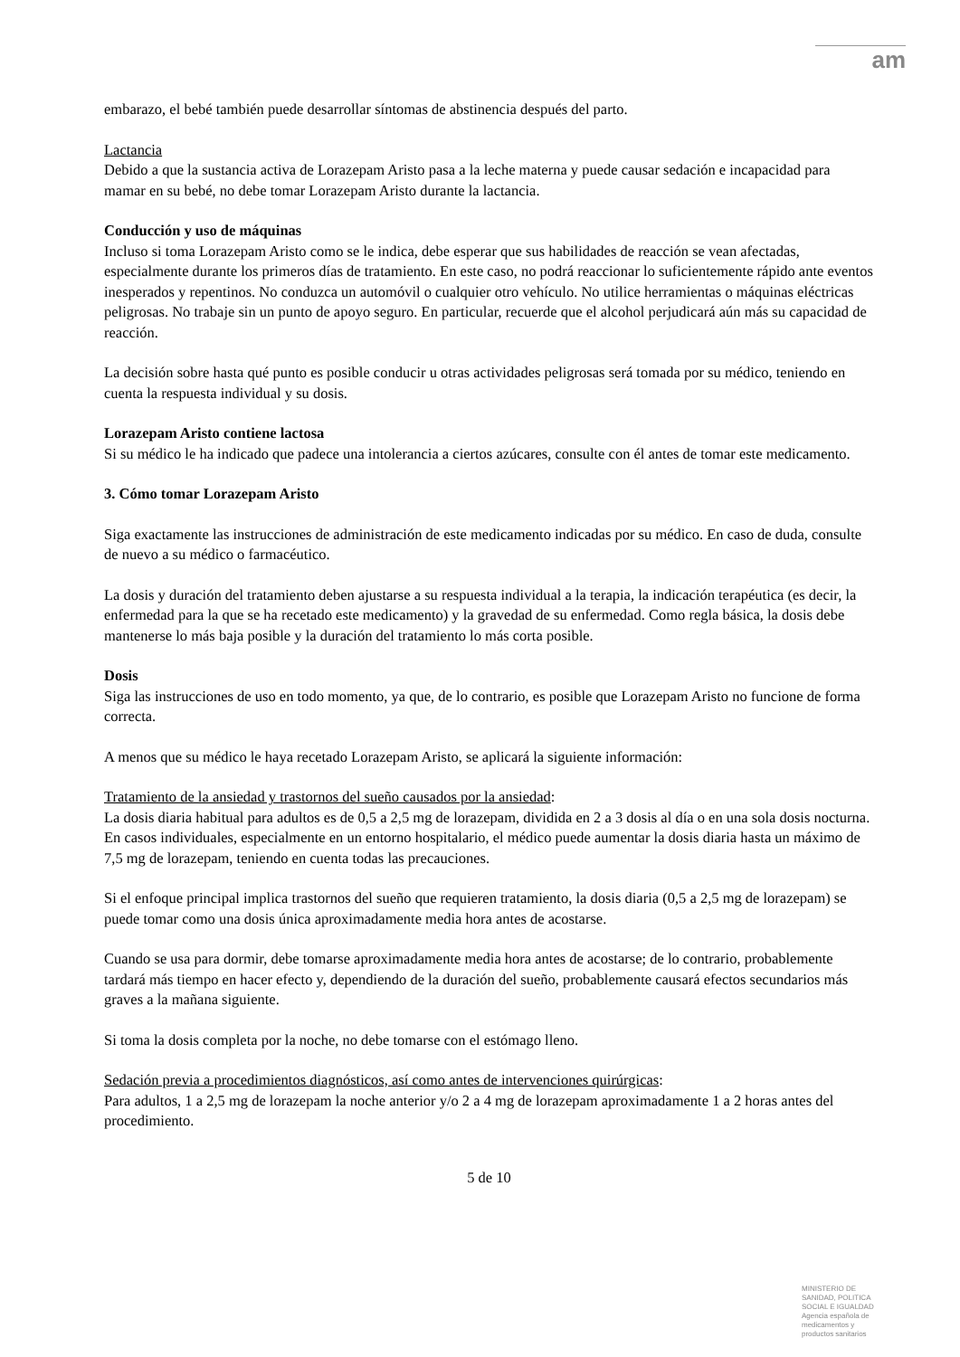am
embarazo, el bebé también puede desarrollar síntomas de abstinencia después del parto.
Lactancia
Debido a que la sustancia activa de Lorazepam Aristo pasa a la leche materna y puede causar sedación e incapacidad para mamar en su bebé, no debe tomar Lorazepam Aristo durante la lactancia.
Conducción y uso de máquinas
Incluso si toma Lorazepam Aristo como se le indica, debe esperar que sus habilidades de reacción se vean afectadas, especialmente durante los primeros días de tratamiento. En este caso, no podrá reaccionar lo suficientemente rápido ante eventos inesperados y repentinos. No conduzca un automóvil o cualquier otro vehículo. No utilice herramientas o máquinas eléctricas peligrosas. No trabaje sin un punto de apoyo seguro. En particular, recuerde que el alcohol perjudicará aún más su capacidad de reacción.
La decisión sobre hasta qué punto es posible conducir u otras actividades peligrosas será tomada por su médico, teniendo en cuenta la respuesta individual y su dosis.
Lorazepam Aristo contiene lactosa
Si su médico le ha indicado que padece una intolerancia a ciertos azúcares, consulte con él antes de tomar este medicamento.
3. Cómo tomar Lorazepam Aristo
Siga exactamente las instrucciones de administración de este medicamento indicadas por su médico. En caso de duda, consulte de nuevo a su médico o farmacéutico.
La dosis y duración del tratamiento deben ajustarse a su respuesta individual a la terapia, la indicación terapéutica (es decir, la enfermedad para la que se ha recetado este medicamento) y la gravedad de su enfermedad. Como regla básica, la dosis debe mantenerse lo más baja posible y la duración del tratamiento lo más corta posible.
Dosis
Siga las instrucciones de uso en todo momento, ya que, de lo contrario, es posible que Lorazepam Aristo no funcione de forma correcta.
A menos que su médico le haya recetado Lorazepam Aristo, se aplicará la siguiente información:
Tratamiento de la ansiedad y trastornos del sueño causados por la ansiedad:
La dosis diaria habitual para adultos es de 0,5 a 2,5 mg de lorazepam, dividida en 2 a 3 dosis al día o en una sola dosis nocturna. En casos individuales, especialmente en un entorno hospitalario, el médico puede aumentar la dosis diaria hasta un máximo de 7,5 mg de lorazepam, teniendo en cuenta todas las precauciones.
Si el enfoque principal implica trastornos del sueño que requieren tratamiento, la dosis diaria (0,5 a 2,5 mg de lorazepam) se puede tomar como una dosis única aproximadamente media hora antes de acostarse.
Cuando se usa para dormir, debe tomarse aproximadamente media hora antes de acostarse; de lo contrario, probablemente tardará más tiempo en hacer efecto y, dependiendo de la duración del sueño, probablemente causará efectos secundarios más graves a la mañana siguiente.
Si toma la dosis completa por la noche, no debe tomarse con el estómago lleno.
Sedación previa a procedimientos diagnósticos, así como antes de intervenciones quirúrgicas:
Para adultos, 1 a 2,5 mg de lorazepam la noche anterior y/o 2 a 4 mg de lorazepam aproximadamente 1 a 2 horas antes del procedimiento.
5 de 10
MINISTERIO DE SANIDAD, POLITICA SOCIAL E IGUALDAD
Agencia española de medicamentos y productos sanitarios